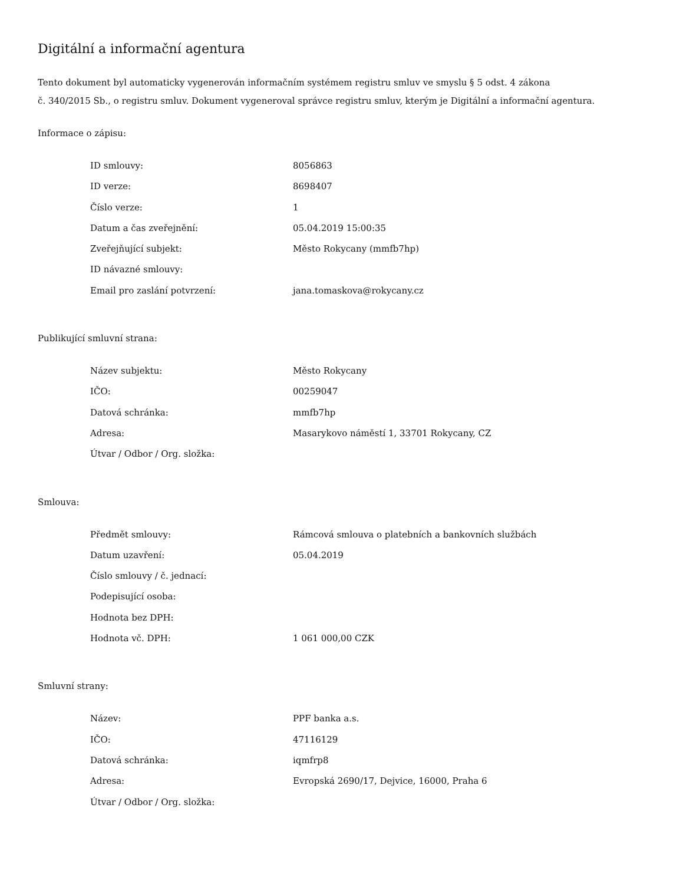Digitální a informační agentura
Tento dokument byl automaticky vygenerován informačním systémem registru smluv ve smyslu § 5 odst. 4 zákona
č. 340/2015 Sb., o registru smluv. Dokument vygeneroval správce registru smluv, kterým je Digitální a informační agentura.
Informace o zápisu:
| ID smlouvy: | 8056863 |
| ID verze: | 8698407 |
| Číslo verze: | 1 |
| Datum a čas zveřejnění: | 05.04.2019 15:00:35 |
| Zveřejňující subjekt: | Město Rokycany (mmfb7hp) |
| ID návazné smlouvy: | |
| Email pro zaslání potvrzení: | jana.tomaskova@rokycany.cz |
Publikující smluvní strana:
| Název subjektu: | Město Rokycany |
| IČO: | 00259047 |
| Datová schránka: | mmfb7hp |
| Adresa: | Masarykovo náměstí 1, 33701 Rokycany, CZ |
| Útvar / Odbor / Org. složka: | |
Smlouva:
| Předmět smlouvy: | Rámcová smlouva o platebních a bankovních službách |
| Datum uzavření: | 05.04.2019 |
| Číslo smlouvy / č. jednací: | |
| Podepisující osoba: | |
| Hodnota bez DPH: | |
| Hodnota vč. DPH: | 1 061 000,00 CZK |
Smluvní strany:
| Název: | PPF banka a.s. |
| IČO: | 47116129 |
| Datová schránka: | iqmfrp8 |
| Adresa: | Evropská 2690/17, Dejvice, 16000, Praha 6 |
| Útvar / Odbor / Org. složka: | |